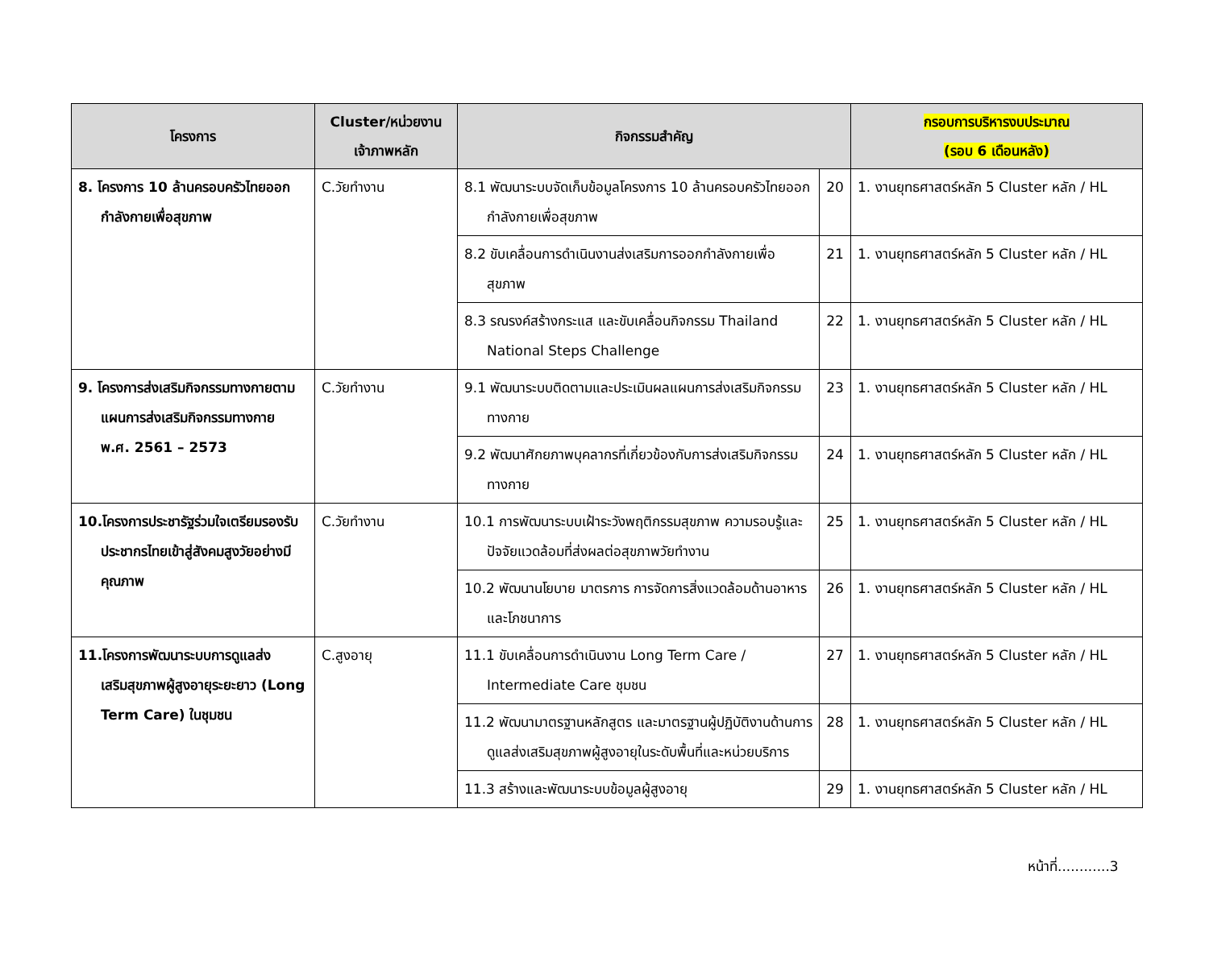| โครงการ | Cluster/หน่วยงาน เจ้าภาพหลัก | กิจกรรมสำคัญ | | กรอบการบริหารงบประมาณ (รอบ 6 เดือนหลัง) |
| --- | --- | --- | --- | --- |
| 8. โครงการ 10 ล้านครอบครัวไทยออกกำลังกายเพื่อสุขภาพ | C.วัยทำงาน | 8.1 พัฒนาระบบจัดเก็บข้อมูลโครงการ 10 ล้านครอบครัวไทยออกกำลังกายเพื่อสุขภาพ | 20 | 1. งานยุทธศาสตร์หลัก 5 Cluster หลัก / HL |
| | | 8.2 ขับเคลื่อนการดำเนินงานส่งเสริมการออกกำลังกายเพื่อสุขภาพ | 21 | 1. งานยุทธศาสตร์หลัก 5 Cluster หลัก / HL |
| | | 8.3 รณรงค์สร้างกระแส และขับเคลื่อนกิจกรรม Thailand National Steps Challenge | 22 | 1. งานยุทธศาสตร์หลัก 5 Cluster หลัก / HL |
| 9. โครงการส่งเสริมกิจกรรมทางกายตามแผนการส่งเสริมกิจกรรมทางกาย พ.ศ. 2561 – 2573 | C.วัยทำงาน | 9.1 พัฒนาระบบติดตามและประเมินผลแผนการส่งเสริมกิจกรรมทางกาย | 23 | 1. งานยุทธศาสตร์หลัก 5 Cluster หลัก / HL |
| | | 9.2 พัฒนาศักยภาพบุคลากรที่เกี่ยวข้องกับการส่งเสริมกิจกรรมทางกาย | 24 | 1. งานยุทธศาสตร์หลัก 5 Cluster หลัก / HL |
| 10.โครงการประชารัฐร่วมใจเตรียมรองรับประชากรไทยเข้าสู่สังคมสูงวัยอย่างมีคุณภาพ | C.วัยทำงาน | 10.1 การพัฒนาระบบเฝ้าระวังพฤติกรรมสุขภาพ ความรอบรู้และปัจจัยแวดล้อมที่ส่งผลต่อสุขภาพวัยทำงาน | 25 | 1. งานยุทธศาสตร์หลัก 5 Cluster หลัก / HL |
| | | 10.2 พัฒนานโยบาย มาตรการ การจัดการสิ่งแวดล้อมด้านอาหารและโภชนาการ | 26 | 1. งานยุทธศาสตร์หลัก 5 Cluster หลัก / HL |
| 11.โครงการพัฒนาระบบการดูแลส่งเสริมสุขภาพผู้สูงอายุระยะยาว (Long Term Care) ในชุมชน | C.สูงอายุ | 11.1 ขับเคลื่อนการดำเนินงาน Long Term Care / Intermediate Care ชุมชน | 27 | 1. งานยุทธศาสตร์หลัก 5 Cluster หลัก / HL |
| | | 11.2 พัฒนามาตรฐานหลักสูตร และมาตรฐานผู้ปฏิบัติงานด้านการดูแลส่งเสริมสุขภาพผู้สูงอายุในระดับพื้นที่และหน่วยบริการ | 28 | 1. งานยุทธศาสตร์หลัก 5 Cluster หลัก / HL |
| | | 11.3 สร้างและพัฒนาระบบข้อมูลผู้สูงอายุ | 29 | 1. งานยุทธศาสตร์หลัก 5 Cluster หลัก / HL |
หน้าที่............3